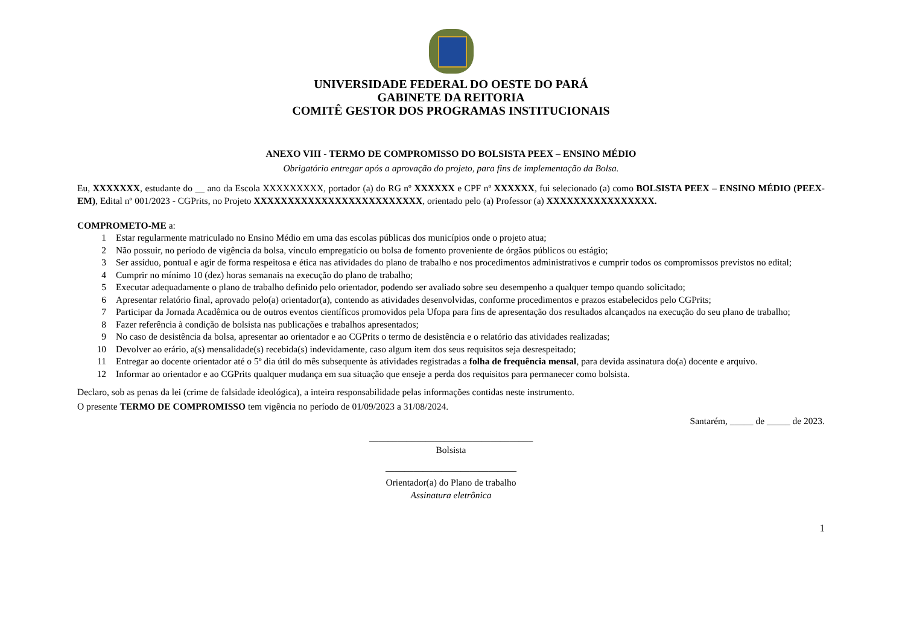UNIVERSIDADE FEDERAL DO OESTE DO PARÁ
GABINETE DA REITORIA
COMITÊ GESTOR DOS PROGRAMAS INSTITUCIONAIS
ANEXO VIII - TERMO DE COMPROMISSO DO BOLSISTA PEEX – ENSINO MÉDIO
Obrigatório entregar após a aprovação do projeto, para fins de implementação da Bolsa.
Eu, XXXXXXX, estudante do __ ano da Escola XXXXXXXXX, portador (a) do RG nº XXXXXX e CPF nº XXXXXX, fui selecionado (a) como BOLSISTA PEEX – ENSINO MÉDIO (PEEX-EM), Edital nº 001/2023 - CGPrits, no Projeto XXXXXXXXXXXXXXXXXXXXXXXXX, orientado pelo (a) Professor (a) XXXXXXXXXXXXXXXX.
COMPROMETO-ME a:
1 Estar regularmente matriculado no Ensino Médio em uma das escolas públicas dos municípios onde o projeto atua;
2 Não possuir, no período de vigência da bolsa, vínculo empregatício ou bolsa de fomento proveniente de órgãos públicos ou estágio;
3 Ser assíduo, pontual e agir de forma respeitosa e ética nas atividades do plano de trabalho e nos procedimentos administrativos e cumprir todos os compromissos previstos no edital;
4 Cumprir no mínimo 10 (dez) horas semanais na execução do plano de trabalho;
5 Executar adequadamente o plano de trabalho definido pelo orientador, podendo ser avaliado sobre seu desempenho a qualquer tempo quando solicitado;
6 Apresentar relatório final, aprovado pelo(a) orientador(a), contendo as atividades desenvolvidas, conforme procedimentos e prazos estabelecidos pelo CGPrits;
7 Participar da Jornada Acadêmica ou de outros eventos científicos promovidos pela Ufopa para fins de apresentação dos resultados alcançados na execução do seu plano de trabalho;
8 Fazer referência à condição de bolsista nas publicações e trabalhos apresentados;
9 No caso de desistência da bolsa, apresentar ao orientador e ao CGPrits o termo de desistência e o relatório das atividades realizadas;
10 Devolver ao erário, a(s) mensalidade(s) recebida(s) indevidamente, caso algum item dos seus requisitos seja desrespeitado;
11 Entregar ao docente orientador até o 5º dia útil do mês subsequente às atividades registradas a folha de frequência mensal, para devida assinatura do(a) docente e arquivo.
12 Informar ao orientador e ao CGPrits qualquer mudança em sua situação que enseje a perda dos requisitos para permanecer como bolsista.
Declaro, sob as penas da lei (crime de falsidade ideológica), a inteira responsabilidade pelas informações contidas neste instrumento.
O presente TERMO DE COMPROMISSO tem vigência no período de 01/09/2023 a 31/08/2024.
Santarém, _____ de _____ de 2023.
___________________________________
Bolsista
____________________________
Orientador(a) do Plano de trabalho
Assinatura eletrônica
1